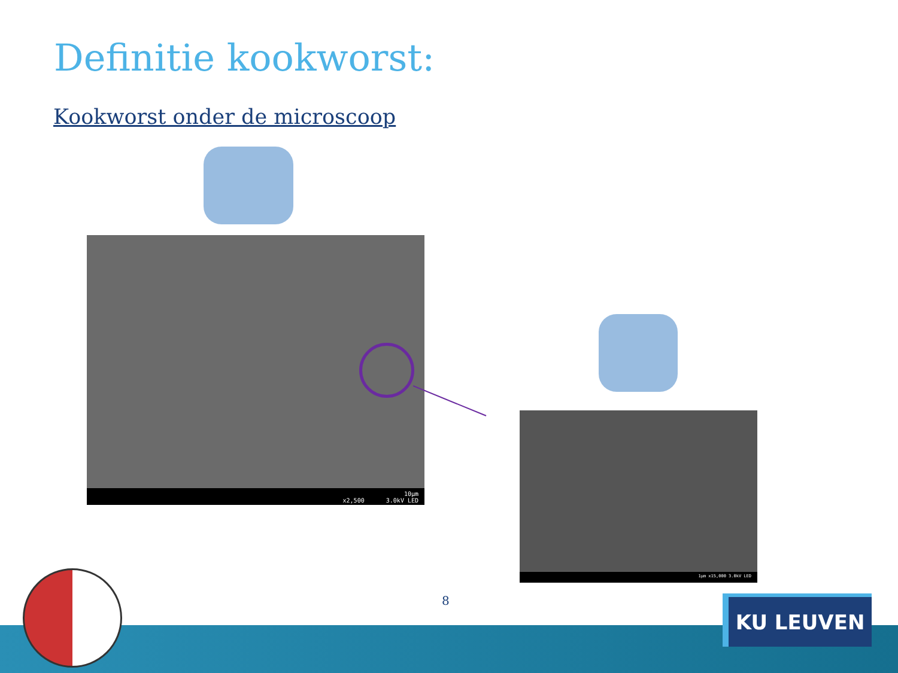Definitie kookworst:
Kookworst onder de microscoop
10µm
x2,500 3.0kV LED
1µm x15,000 3.0kV LED
8 KU LEUVEN